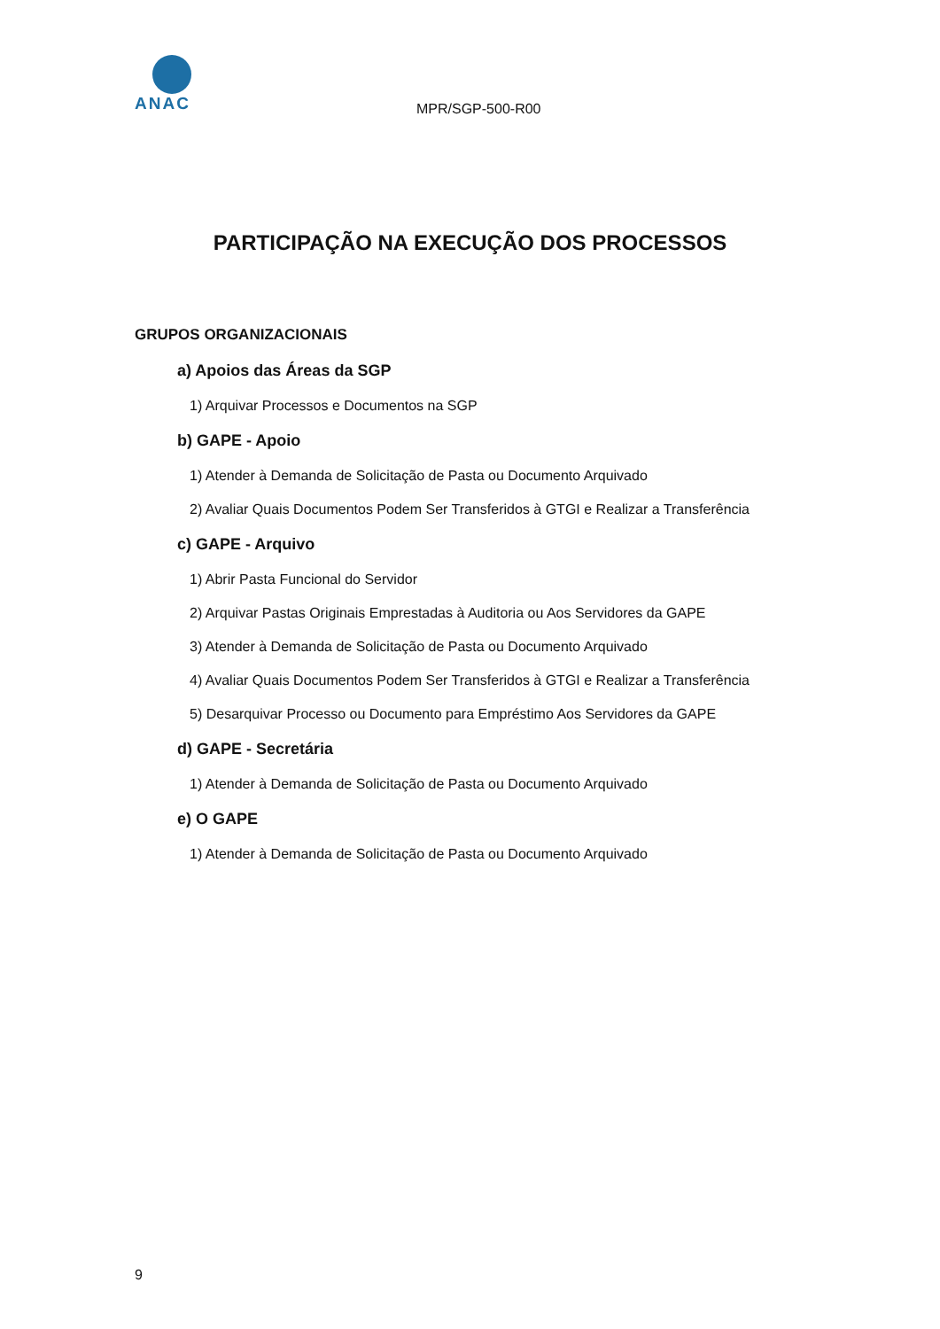ANAC
MPR/SGP-500-R00
PARTICIPAÇÃO NA EXECUÇÃO DOS PROCESSOS
GRUPOS ORGANIZACIONAIS
a) Apoios das Áreas da SGP
1) Arquivar Processos e Documentos na SGP
b) GAPE - Apoio
1) Atender à Demanda de Solicitação de Pasta ou Documento Arquivado
2) Avaliar Quais Documentos Podem Ser Transferidos à GTGI e Realizar a Transferência
c) GAPE - Arquivo
1) Abrir Pasta Funcional do Servidor
2) Arquivar Pastas Originais Emprestadas à Auditoria ou Aos Servidores da GAPE
3) Atender à Demanda de Solicitação de Pasta ou Documento Arquivado
4) Avaliar Quais Documentos Podem Ser Transferidos à GTGI e Realizar a Transferência
5) Desarquivar Processo ou Documento para Empréstimo Aos Servidores da GAPE
d) GAPE - Secretária
1) Atender à Demanda de Solicitação de Pasta ou Documento Arquivado
e) O GAPE
1) Atender à Demanda de Solicitação de Pasta ou Documento Arquivado
9